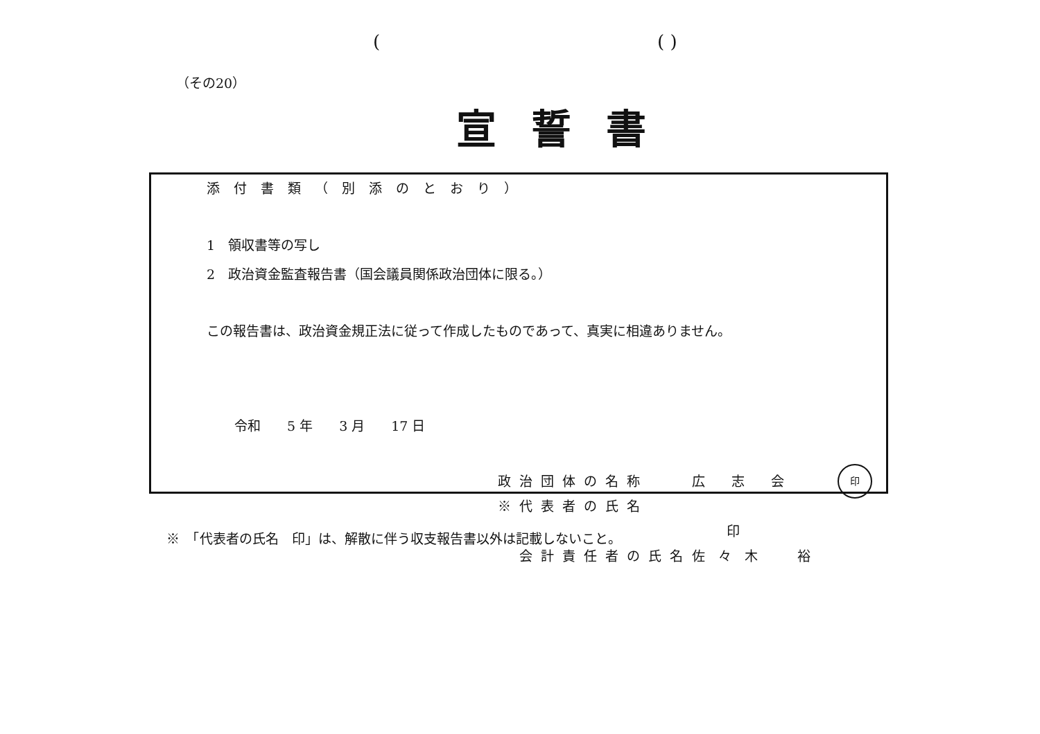(( )
（その20）
宣誓書
添付書類（別添のとおり）
1　領収書等の写し
2　政治資金監査報告書（国会議員関係政治団体に限る。）
この報告書は、政治資金規正法に従って作成したものであって、真実に相違ありません。
令和　　5 年　　3 月　　17 日
政治団体の名称 広　　志　　会
※代表者の氏名 印
　会計責任者の氏名 佐　々　木　　　裕
印
※　「代表者の氏名　印」は、解散に伴う収支報告書以外は記載しないこと。